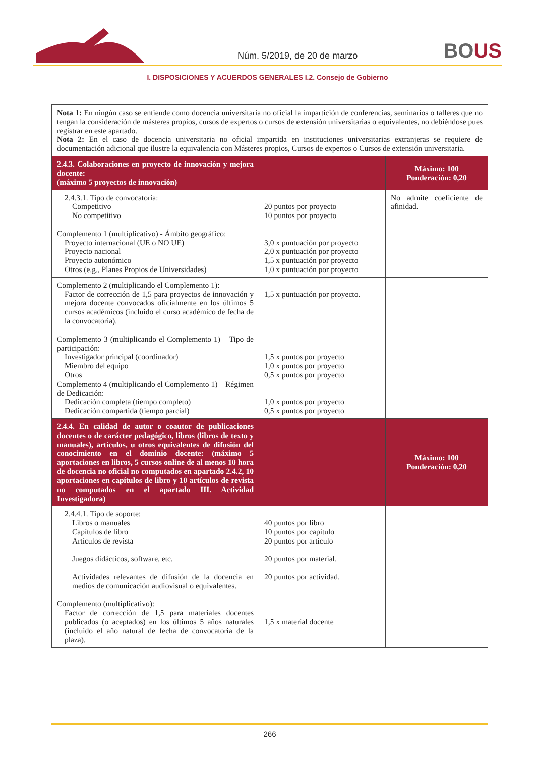Núm. 5/2019, de 20 de marzo BOUS
I. DISPOSICIONES Y ACUERDOS GENERALES I.2. Consejo de Gobierno
| Nota 1: En ningún caso se entiende como docencia universitaria no oficial la impartición de conferencias, seminarios o talleres que no tengan la consideración de másteres propios, cursos de expertos o cursos de extensión universitarias o equivalentes, no debiéndose pues registrar en este apartado. Nota 2: En el caso de docencia universitaria no oficial impartida en instituciones universitarias extranjeras se requiere de documentación adicional que ilustre la equivalencia con Másteres propios, Cursos de expertos o Cursos de extensión universitaria. | | |
| 2.4.3. Colaboraciones en proyecto de innovación y mejora docente: (máximo 5 proyectos de innovación) | | Máximo: 100 Ponderación: 0,20 |
| 2.4.3.1. Tipo de convocatoria: Competitivo No competitivo Complemento 1 (multiplicativo) - Ámbito geográfico: Proyecto internacional (UE o NO UE) Proyecto nacional Proyecto autonómico Otros (e.g., Planes Propios de Universidades) | 20 puntos por proyecto 10 puntos por proyecto 3,0 x puntuación por proyecto 2,0 x puntuación por proyecto 1,5 x puntuación por proyecto 1,0 x puntuación por proyecto | No admite coeficiente de afinidad. |
| Complemento 2 (multiplicando el Complemento 1): Factor de corrección de 1,5 para proyectos de innovación y mejora docente convocados oficialmente en los últimos 5 cursos académicos (incluido el curso académico de fecha de la convocatoria). Complemento 3 (multiplicando el Complemento 1) – Tipo de participación: Investigador principal (coordinador) Miembro del equipo Otros Complemento 4 (multiplicando el Complemento 1) – Régimen de Dedicación: Dedicación completa (tiempo completo) Dedicación compartida (tiempo parcial) | 1,5 x puntuación por proyecto. 1,5 x puntos por proyecto 1,0 x puntos por proyecto 0,5 x puntos por proyecto 1,0 x puntos por proyecto 0,5 x puntos por proyecto | |
| 2.4.4. En calidad de autor o coautor de publicaciones docentes o de carácter pedagógico, libros (libros de texto y manuales), artículos, u otros equivalentes de difusión del conocimiento en el dominio docente: (máximo 5 aportaciones en libros, 5 cursos online de al menos 10 hora de docencia no oficial no computados en apartado 2.4.2, 10 aportaciones en capítulos de libro y 10 artículos de revista no computados en el apartado III. Actividad Investigadora) | | Máximo: 100 Ponderación: 0,20 |
| 2.4.4.1. Tipo de soporte: Libros o manuales Capítulos de libro Artículos de revista Juegos didácticos, software, etc. Actividades relevantes de difusión de la docencia en medios de comunicación audiovisual o equivalentes. Complemento (multiplicativo): Factor de corrección de 1,5 para materiales docentes publicados (o aceptados) en los últimos 5 años naturales (incluido el año natural de fecha de convocatoria de la plaza). | 40 puntos por libro 10 puntos por capítulo 20 puntos por artículo 20 puntos por material. 20 puntos por actividad. 1,5 x material docente | |
266